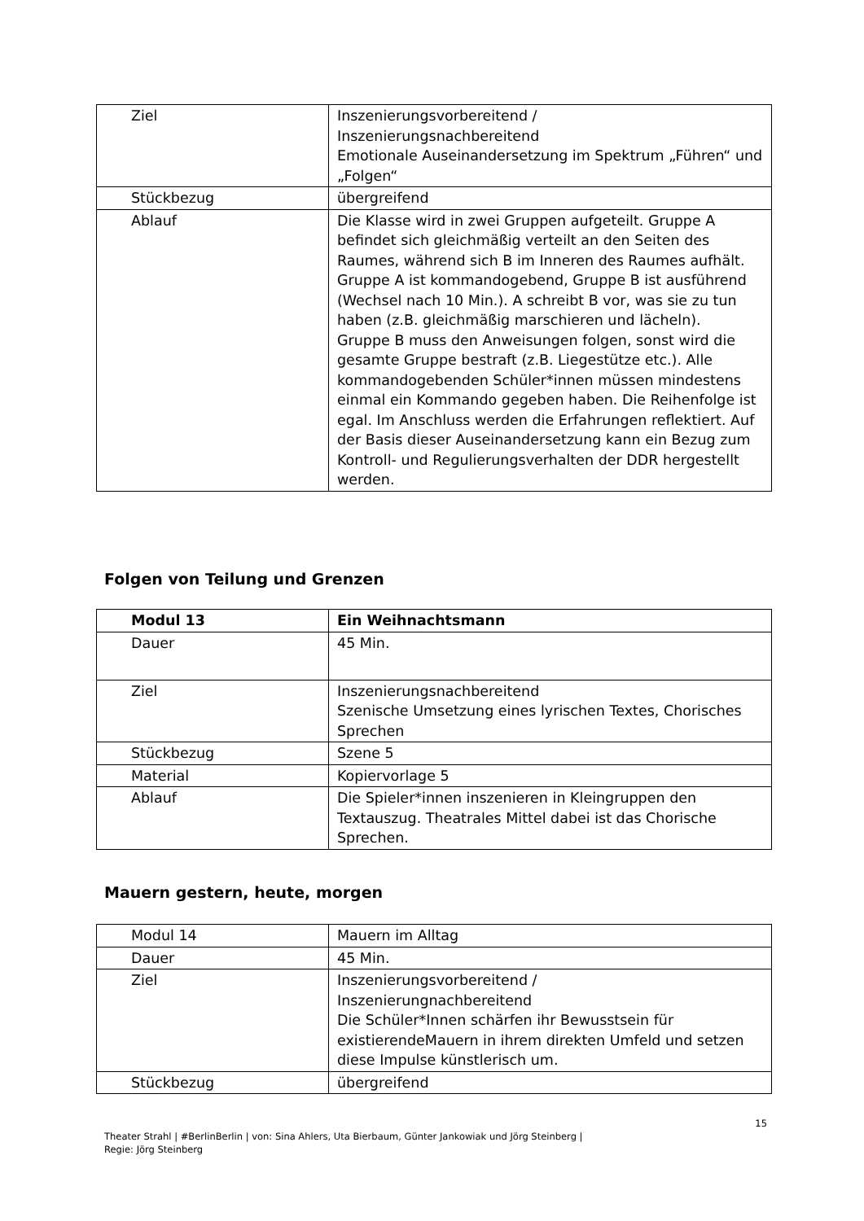| Ziel | Inszenierungsvorbereitend / Inszenierungsnachbereitend Emotionale Auseinandersetzung im Spektrum „Führen“ und „Folgen“ |
| Stückbezug | übergreifend |
| Ablauf | Die Klasse wird in zwei Gruppen aufgeteilt. Gruppe A befindet sich gleichmäßig verteilt an den Seiten des Raumes, während sich B im Inneren des Raumes aufhält. Gruppe A ist kommandogebend, Gruppe B ist ausführend (Wechsel nach 10 Min.). A schreibt B vor, was sie zu tun haben (z.B. gleichmäßig marschieren und lächeln). Gruppe B muss den Anweisungen folgen, sonst wird die gesamte Gruppe bestraft (z.B. Liegestütze etc.). Alle kommandogebenden Schüler*innen müssen mindestens einmal ein Kommando gegeben haben. Die Reihenfolge ist egal. Im Anschluss werden die Erfahrungen reflektiert. Auf der Basis dieser Auseinandersetzung kann ein Bezug zum Kontroll- und Regulierungsverhalten der DDR hergestellt werden. |
Folgen von Teilung und Grenzen
| Modul 13 | Ein Weihnachtsmann |
| --- | --- |
| Dauer | 45 Min. |
| Ziel | Inszenierungsnachbereitend Szenische Umsetzung eines lyrischen Textes, Chorisches Sprechen |
| Stückbezug | Szene 5 |
| Material | Kopiervorlage 5 |
| Ablauf | Die Spieler*innen inszenieren in Kleingruppen den Textauszug. Theatrales Mittel dabei ist das Chorische Sprechen. |
Mauern gestern, heute, morgen
| Modul 14 | Mauern im Alltag |
| Dauer | 45 Min. |
| Ziel | Inszenierungsvorbereitend / Inszenierungnachbereitend Die Schüler*Innen schärfen ihr Bewusstsein für existierendeMauern in ihrem direkten Umfeld und setzen diese Impulse künstlerisch um. |
| Stückbezug | übergreifend |
15
Theater Strahl | #BerlinBerlin | von: Sina Ahlers, Uta Bierbaum, Günter Jankowiak und Jörg Steinberg |
Regie: Jörg Steinberg